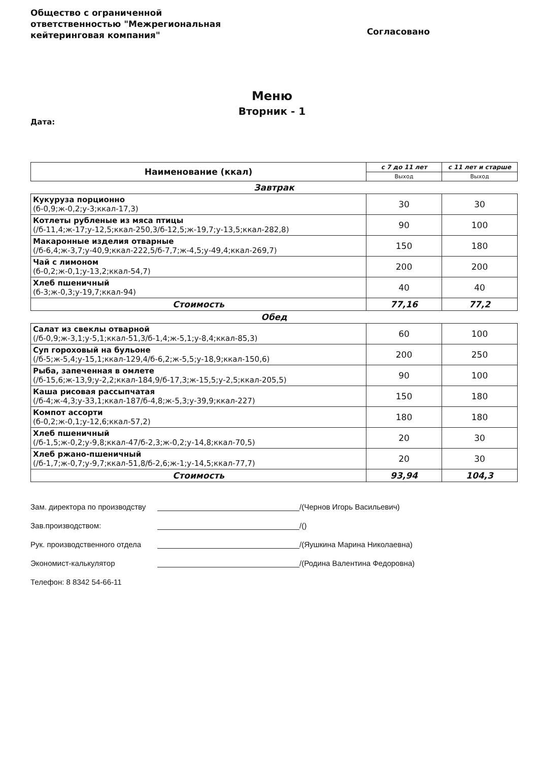Общество с ограниченной ответственностью "Межрегиональная кейтеринговая компания"
Согласовано
Меню
Вторник - 1
Дата:
| Наименование (ккал) | с 7 до 11 лет | с 11 лет и старше |
| --- | --- | --- |
| | Выход | Выход |
| Завтрак | | |
| Кукуруза порционно (б-0,9;ж-0,2;у-3;ккал-17,3) | 30 | 30 |
| Котлеты рубленые из мяса птицы (/б-11,4;ж-17;у-12,5;ккал-250,3/б-12,5;ж-19,7;у-13,5;ккал-282,8) | 90 | 100 |
| Макаронные изделия отварные (/б-6,4;ж-3,7;у-40,9;ккал-222,5/б-7,7;ж-4,5;у-49,4;ккал-269,7) | 150 | 180 |
| Чай с лимоном (б-0,2;ж-0,1;у-13,2;ккал-54,7) | 200 | 200 |
| Хлеб пшеничный (б-3;ж-0,3;у-19,7;ккал-94) | 40 | 40 |
| Стоимость | 77,16 | 77,2 |
| Обед | | |
| Салат из свеклы отварной (/б-0,9;ж-3,1;у-5,1;ккал-51,3/б-1,4;ж-5,1;у-8,4;ккал-85,3) | 60 | 100 |
| Суп гороховый на бульоне (/б-5;ж-5,4;у-15,1;ккал-129,4/б-6,2;ж-5,5;у-18,9;ккал-150,6) | 200 | 250 |
| Рыба, запеченная в омлете (/б-15,6;ж-13,9;у-2,2;ккал-184,9/б-17,3;ж-15,5;у-2,5;ккал-205,5) | 90 | 100 |
| Каша рисовая рассыпчатая (/б-4;ж-4,3;у-33,1;ккал-187/б-4,8;ж-5,3;у-39,9;ккал-227) | 150 | 180 |
| Компот ассорти (б-0,2;ж-0,1;у-12,6;ккал-57,2) | 180 | 180 |
| Хлеб пшеничный (/б-1,5;ж-0,2;у-9,8;ккал-47/б-2,3;ж-0,2;у-14,8;ккал-70,5) | 20 | 30 |
| Хлеб ржано-пшеничный (/б-1,7;ж-0,7;у-9,7;ккал-51,8/б-2,6;ж-1;у-14,5;ккал-77,7) | 20 | 30 |
| Стоимость | 93,94 | 104,3 |
Зам. директора по производству /(Чернов Игорь Васильевич)
Зав.производством: /()
Рук. производственного отдела /(Яушкина Марина Николаевна)
Экономист-калькулятор /(Родина Валентина Федоровна)
Телефон: 8 8342 54-66-11